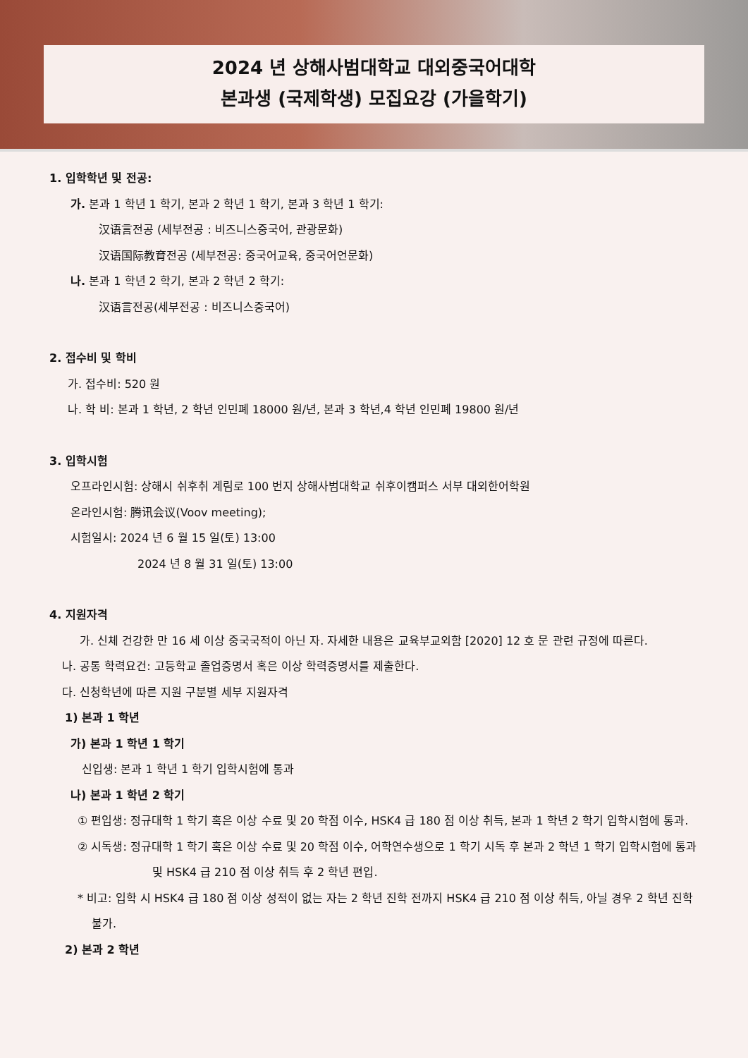2024 년 상해사범대학교 대외중국어대학
본과생 (국제학생) 모집요강 (가을학기)
1. 입학학년 및 전공:
가. 본과 1 학년 1 학기, 본과 2 학년 1 학기, 본과 3 학년 1 학기:
汉语言전공 (세부전공 : 비즈니스중국어, 관광문화)
汉语国际教育전공 (세부전공: 중국어교육, 중국어언문화)
나. 본과 1 학년 2 학기, 본과 2 학년 2 학기:
汉语言전공(세부전공 : 비즈니스중국어)
2. 접수비 및 학비
가. 접수비: 520 원
나. 학 비: 본과 1 학년, 2 학년 인민폐 18000 원/년, 본과 3 학년,4 학년 인민폐 19800 원/년
3. 입학시험
오프라인시험: 상해시 쉬후취 계림로 100 번지 상해사범대학교 쉬후이캠퍼스 서부 대외한어학원
온라인시험: 腾讯会议(Voov meeting);
시험일시: 2024 년 6 월 15 일(토) 13:00
2024 년 8 월 31 일(토) 13:00
4. 지원자격
가. 신체 건강한 만 16 세 이상 중국국적이 아닌 자. 자세한 내용은 교육부교외함 [2020] 12 호 문 관련 규정에 따른다.
나. 공통 학력요건: 고등학교 졸업증명서 혹은 이상 학력증명서를 제출한다.
다. 신청학년에 따른 지원 구분별 세부 지원자격
1) 본과 1 학년
가) 본과 1 학년 1 학기
신입생: 본과 1 학년 1 학기 입학시험에 통과
나) 본과 1 학년 2 학기
① 편입생: 정규대학 1 학기 혹은 이상 수료 및 20 학점 이수, HSK4 급 180 점 이상 취득, 본과 1 학년 2 학기 입학시험에 통과.
② 시독생: 정규대학 1 학기 혹은 이상 수료 및 20 학점 이수, 어학연수생으로 1 학기 시독 후 본과 2 학년 1 학기 입학시험에 통과 및 HSK4 급 210 점 이상 취득 후 2 학년 편입.
* 비고: 입학 시 HSK4 급 180 점 이상 성적이 없는 자는 2 학년 진학 전까지 HSK4 급 210 점 이상 취득, 아닐 경우 2 학년 진학 불가.
2) 본과 2 학년